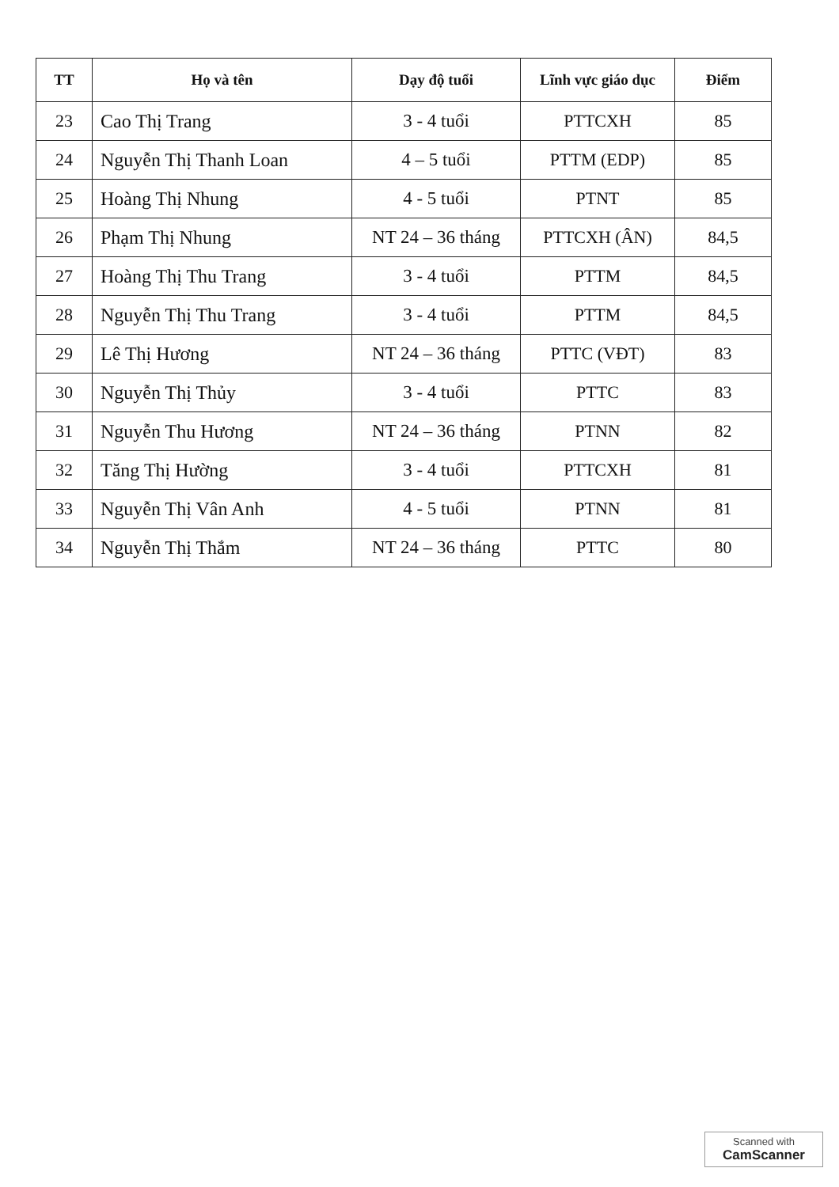| TT | Họ và tên | Dạy độ tuổi | Lĩnh vực giáo dục | Điểm |
| --- | --- | --- | --- | --- |
| 23 | Cao Thị Trang | 3 - 4 tuổi | PTTCXH | 85 |
| 24 | Nguyễn Thị Thanh Loan | 4 – 5 tuổi | PTTM (EDP) | 85 |
| 25 | Hoàng Thị Nhung | 4 - 5 tuổi | PTNT | 85 |
| 26 | Phạm Thị Nhung | NT 24 – 36 tháng | PTTCXH (ÂN) | 84,5 |
| 27 | Hoàng Thị Thu Trang | 3 - 4 tuổi | PTTM | 84,5 |
| 28 | Nguyễn Thị Thu Trang | 3 - 4 tuổi | PTTM | 84,5 |
| 29 | Lê Thị Hương | NT 24 – 36 tháng | PTTC (VĐT) | 83 |
| 30 | Nguyễn Thị Thủy | 3 - 4 tuổi | PTTC | 83 |
| 31 | Nguyễn Thu Hương | NT 24 – 36 tháng | PTNN | 82 |
| 32 | Tăng Thị Hường | 3 - 4 tuổi | PTTCXH | 81 |
| 33 | Nguyễn Thị Vân Anh | 4 - 5 tuổi | PTNN | 81 |
| 34 | Nguyễn Thị Thắm | NT 24 – 36 tháng | PTTC | 80 |
Scanned with
CamScanner